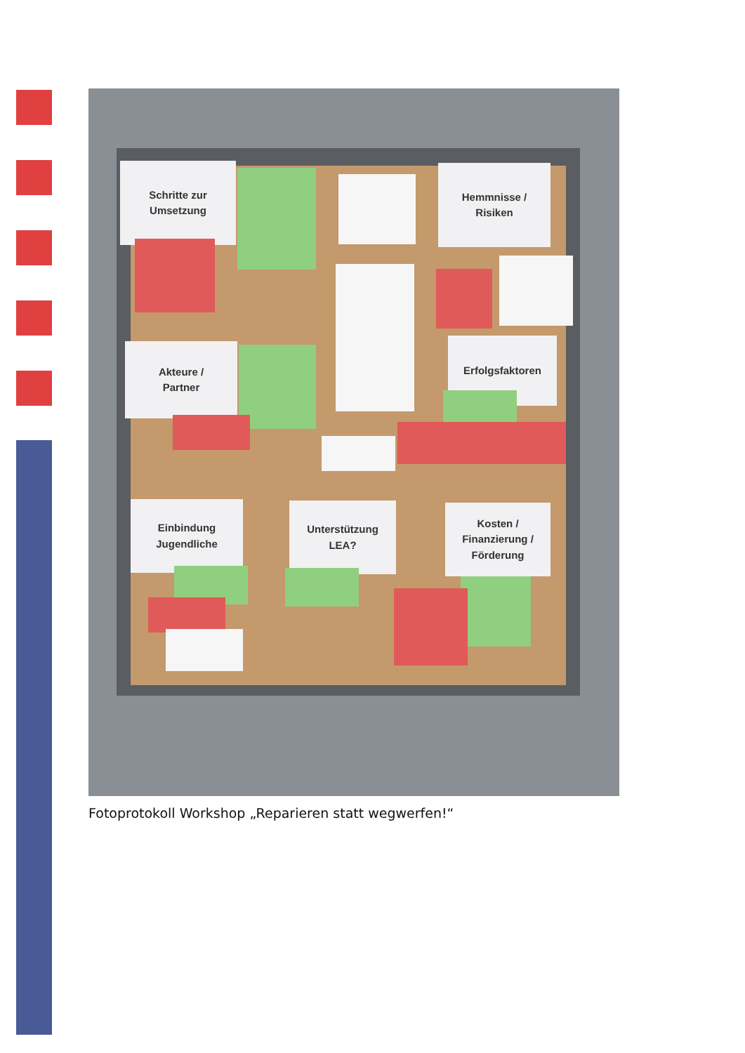Schritte zur
Umsetzung
Hemmnisse /
Risiken
Akteure /
Partner
Erfolgsfaktoren
Einbindung
Jugendliche
Unterstützung
LEA?
Kosten /
Finanzierung /
Förderung
Fotoprotokoll Workshop „Reparieren statt wegwerfen!“